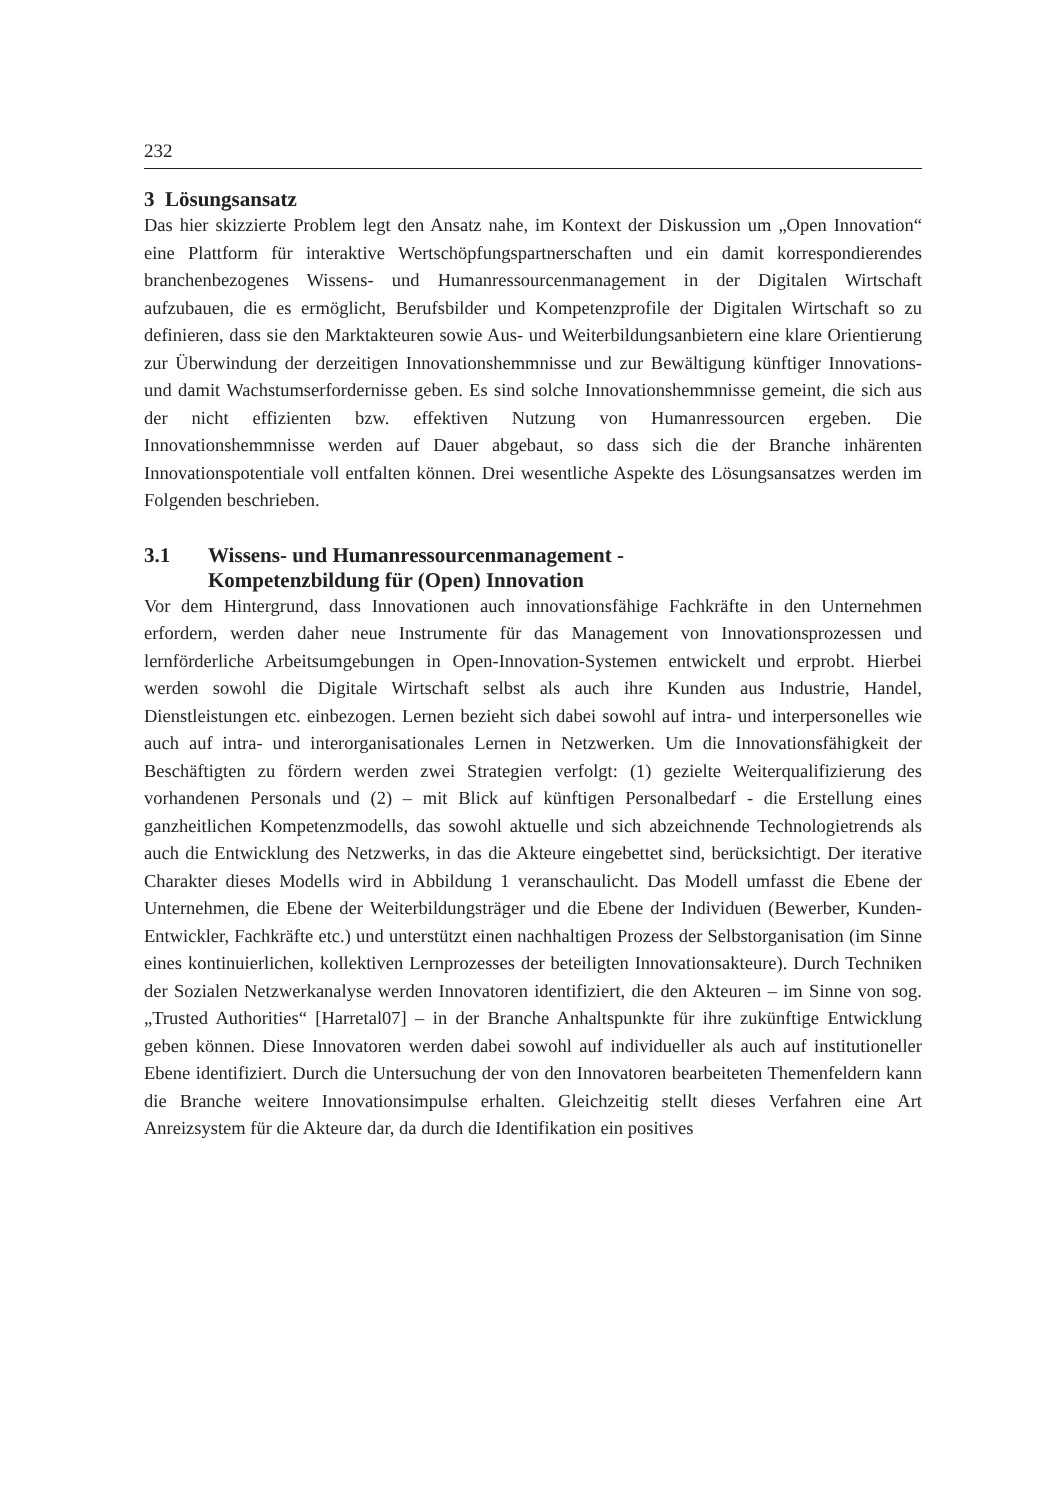232
3 Lösungsansatz
Das hier skizzierte Problem legt den Ansatz nahe, im Kontext der Diskussion um „Open Innovation“ eine Plattform für interaktive Wertschöpfungspartnerschaften und ein damit korrespondierendes branchenbezogenes Wissens- und Humanressourcenmanagement in der Digitalen Wirtschaft aufzubauen, die es ermöglicht, Berufsbilder und Kompetenzprofile der Digitalen Wirtschaft so zu definieren, dass sie den Marktakteuren sowie Aus- und Weiterbildungsanbietern eine klare Orientierung zur Überwindung der derzeitigen Innovationshemmnisse und zur Bewältigung künftiger Innovations- und damit Wachstumserfordernisse geben. Es sind solche Innovationshemmnisse gemeint, die sich aus der nicht effizienten bzw. effektiven Nutzung von Humanressourcen ergeben. Die Innovationshemmnisse werden auf Dauer abgebaut, so dass sich die der Branche inhärenten Innovationspotentiale voll entfalten können. Drei wesentliche Aspekte des Lösungsansatzes werden im Folgenden beschrieben.
3.1 Wissens- und Humanressourcenmanagement -
Kompetenzbildung für (Open) Innovation
Vor dem Hintergrund, dass Innovationen auch innovationsfähige Fachkräfte in den Unternehmen erfordern, werden daher neue Instrumente für das Management von Innovationsprozessen und lernförderliche Arbeitsumgebungen in Open-Innovation-Systemen entwickelt und erprobt. Hierbei werden sowohl die Digitale Wirtschaft selbst als auch ihre Kunden aus Industrie, Handel, Dienstleistungen etc. einbezogen. Lernen bezieht sich dabei sowohl auf intra- und interpersonelles wie auch auf intra- und interorganisationales Lernen in Netzwerken. Um die Innovationsfähigkeit der Beschäftigten zu fördern werden zwei Strategien verfolgt: (1) gezielte Weiterqualifizierung des vorhandenen Personals und (2) – mit Blick auf künftigen Personalbedarf - die Erstellung eines ganzheitlichen Kompetenzmodells, das sowohl aktuelle und sich abzeichnende Technologietrends als auch die Entwicklung des Netzwerks, in das die Akteure eingebettet sind, berücksichtigt. Der iterative Charakter dieses Modells wird in Abbildung 1 veranschaulicht. Das Modell umfasst die Ebene der Unternehmen, die Ebene der Weiterbildungsträger und die Ebene der Individuen (Bewerber, Kunden-Entwickler, Fachkräfte etc.) und unterstützt einen nachhaltigen Prozess der Selbstorganisation (im Sinne eines kontinuierlichen, kollektiven Lernprozesses der beteiligten Innovationsakteure). Durch Techniken der Sozialen Netzwerkanalyse werden Innovatoren identifiziert, die den Akteuren – im Sinne von sog. „Trusted Authorities“ [Harretal07] – in der Branche Anhaltspunkte für ihre zukünftige Entwicklung geben können. Diese Innovatoren werden dabei sowohl auf individueller als auch auf institutioneller Ebene identifiziert. Durch die Untersuchung der von den Innovatoren bearbeiteten Themenfeldern kann die Branche weitere Innovationsimpulse erhalten. Gleichzeitig stellt dieses Verfahren eine Art Anreizsystem für die Akteure dar, da durch die Identifikation ein positives